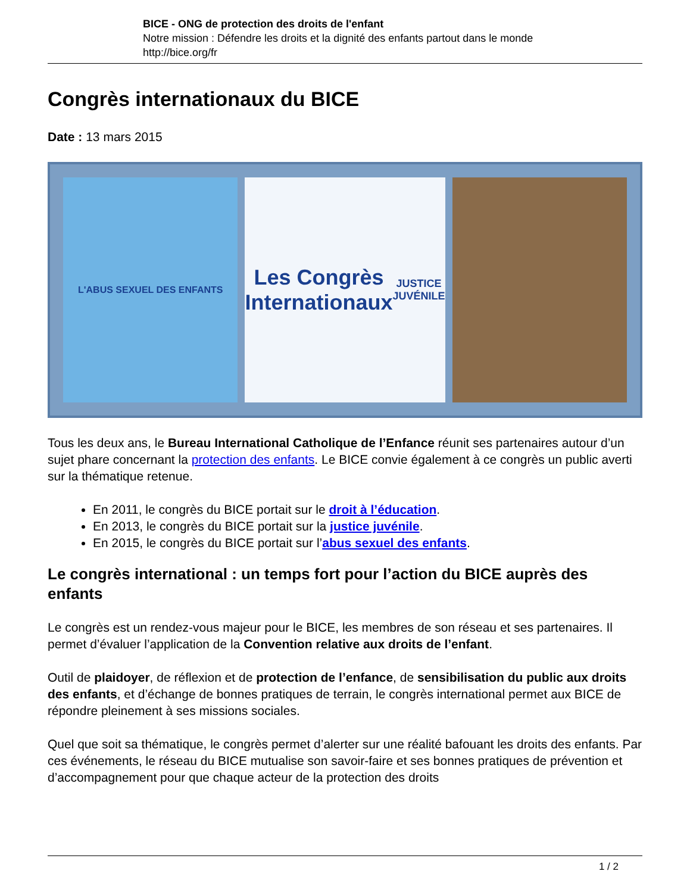BICE - ONG de protection des droits de l'enfant
Notre mission : Défendre les droits et la dignité des enfants partout dans le monde
http://bice.org/fr
Congrès internationaux du BICE
Date : 13 mars 2015
L'ABUS SEXUEL DES ENFANTS
Les Congrès Internationaux
JUSTICE JUVÉNILE
Tous les deux ans, le Bureau International Catholique de l’Enfance réunit ses partenaires autour d’un sujet phare concernant la protection des enfants. Le BICE convie également à ce congrès un public averti sur la thématique retenue.
En 2011, le congrès du BICE portait sur le droit à l’éducation.
En 2013, le congrès du BICE portait sur la justice juvénile.
En 2015, le congrès du BICE portait sur l’abus sexuel des enfants.
Le congrès international : un temps fort pour l’action du BICE auprès des enfants
Le congrès est un rendez-vous majeur pour le BICE, les membres de son réseau et ses partenaires. Il permet d’évaluer l’application de la Convention relative aux droits de l’enfant.
Outil de plaidoyer, de réflexion et de protection de l’enfance, de sensibilisation du public aux droits des enfants, et d’échange de bonnes pratiques de terrain, le congrès international permet aux BICE de répondre pleinement à ses missions sociales.
Quel que soit sa thématique, le congrès permet d’alerter sur une réalité bafouant les droits des enfants. Par ces événements, le réseau du BICE mutualise son savoir-faire et ses bonnes pratiques de prévention et d’accompagnement pour que chaque acteur de la protection des droits
1 / 2